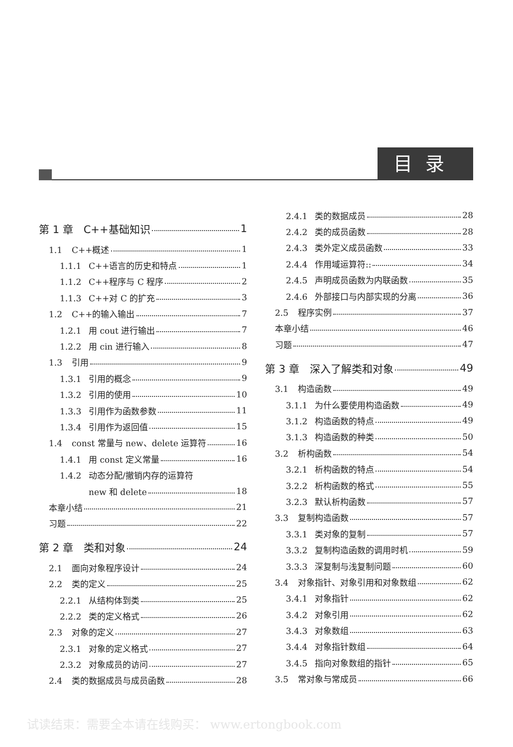目录
第 1 章　C++基础知识 1
1.1 C++概述 1
1.1.1 C++语言的历史和特点 1
1.1.2 C++程序与 C 程序 2
1.1.3 C++对 C 的扩充 3
1.2 C++的输入输出 7
1.2.1 用 cout 进行输出 7
1.2.2 用 cin 进行输入 8
1.3 引用 9
1.3.1 引用的概念 9
1.3.2 引用的使用 10
1.3.3 引用作为函数参数 11
1.3.4 引用作为返回值 15
1.4 const 常量与 new、delete 运算符 16
1.4.1 用 const 定义常量 16
1.4.2 动态分配/撤销内存的运算符
new 和 delete 18
本章小结 21
习题 22
第 2 章　类和对象 24
2.1 面向对象程序设计 24
2.2 类的定义 25
2.2.1 从结构体到类 25
2.2.2 类的定义格式 26
2.3 对象的定义 27
2.3.1 对象的定义格式 27
2.3.2 对象成员的访问 27
2.4 类的数据成员与成员函数 28
2.4.1 类的数据成员 28
2.4.2 类的成员函数 28
2.4.3 类外定义成员函数 33
2.4.4 作用域运算符:: 34
2.4.5 声明成员函数为内联函数 35
2.4.6 外部接口与内部实现的分离 36
2.5 程序实例 37
本章小结 46
习题 47
第 3 章　深入了解类和对象 49
3.1 构造函数 49
3.1.1 为什么要使用构造函数 49
3.1.2 构造函数的特点 49
3.1.3 构造函数的种类 50
3.2 析构函数 54
3.2.1 析构函数的特点 54
3.2.2 析构函数的格式 55
3.2.3 默认析构函数 57
3.3 复制构造函数 57
3.3.1 类对象的复制 57
3.3.2 复制构造函数的调用时机 59
3.3.3 深复制与浅复制问题 60
3.4 对象指针、对象引用和对象数组 62
3.4.1 对象指针 62
3.4.2 对象引用 62
3.4.3 对象数组 63
3.4.4 对象指针数组 64
3.4.5 指向对象数组的指针 65
3.5 常对象与常成员 66
试读结束：需要全本请在线购买： www.ertongbook.com